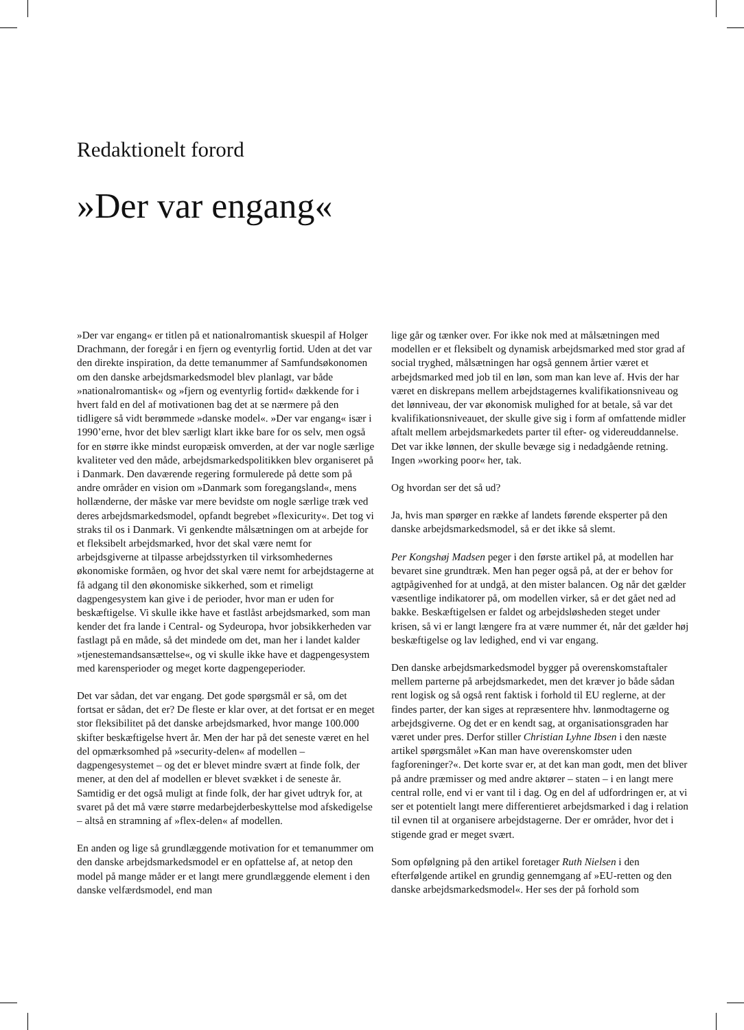Redaktionelt forord
»Der var engang«
»Der var engang« er titlen på et nationalromantisk skuespil af Holger Drachmann, der foregår i en fjern og eventyrlig fortid. Uden at det var den direkte inspiration, da dette temanummer af Samfundsøkonomen om den danske arbejdsmarkedsmodel blev planlagt, var både »nationalromantisk« og »fjern og eventyrlig fortid« dækkende for i hvert fald en del af motivationen bag det at se nærmere på den tidligere så vidt berømmede »danske model«. »Der var engang« især i 1990’erne, hvor det blev særligt klart ikke bare for os selv, men også for en større ikke mindst europæisk omverden, at der var nogle særlige kvaliteter ved den måde, arbejdsmarkedspolitikken blev organiseret på i Danmark. Den daværende regering formulerede på dette som på andre områder en vision om »Danmark som foregangsland«, mens hollænderne, der måske var mere bevidste om nogle særlige træk ved deres arbejdsmarkedsmodel, opfandt begrebet »flexicurity«. Det tog vi straks til os i Danmark. Vi genkendte målsætningen om at arbejde for et fleksibelt arbejdsmarked, hvor det skal være nemt for arbejdsgiverne at tilpasse arbejdsstyrken til virksomhedernes økonomiske formåen, og hvor det skal være nemt for arbejdstagerne at få adgang til den økonomiske sikkerhed, som et rimeligt dagpengesystem kan give i de perioder, hvor man er uden for beskæftigelse. Vi skulle ikke have et fastlåst arbejdsmarked, som man kender det fra lande i Central- og Sydeuropa, hvor jobsikkerheden var fastlagt på en måde, så det mindede om det, man her i landet kalder »tjenestemandsansættelse«, og vi skulle ikke have et dagpengesystem med karensperioder og meget korte dagpengeperioder.
Det var sådan, det var engang. Det gode spørgsmål er så, om det fortsat er sådan, det er? De fleste er klar over, at det fortsat er en meget stor fleksibilitet på det danske arbejdsmarked, hvor mange 100.000 skifter beskæftigelse hvert år. Men der har på det seneste været en hel del opmærksomhed på »security-delen« af modellen – dagpengesystemet – og det er blevet mindre svært at finde folk, der mener, at den del af modellen er blevet svækket i de seneste år. Samtidig er det også muligt at finde folk, der har givet udtryk for, at svaret på det må være større medarbejderbeskyttelse mod afskedigelse – altså en stramning af »flex-delen« af modellen.
En anden og lige så grundlæggende motivation for et temanummer om den danske arbejdsmarkedsmodel er en opfattelse af, at netop den model på mange måder er et langt mere grundlæggende element i den danske velfærdsmodel, end man
lige går og tænker over. For ikke nok med at målsætningen med modellen er et fleksibelt og dynamisk arbejdsmarked med stor grad af social tryghed, målsætningen har også gennem årtier været et arbejdsmarked med job til en løn, som man kan leve af. Hvis der har været en diskrepans mellem arbejdstagernes kvalifikationsniveau og det lønniveau, der var økonomisk mulighed for at betale, så var det kvalifikationsniveauet, der skulle give sig i form af omfattende midler aftalt mellem arbejdsmarkedets parter til efter- og videreuddannelse. Det var ikke lønnen, der skulle bevæge sig i nedadgående retning. Ingen »working poor« her, tak.
Og hvordan ser det så ud?
Ja, hvis man spørger en række af landets førende eksperter på den danske arbejdsmarkedsmodel, så er det ikke så slemt.
Per Kongshøj Madsen peger i den første artikel på, at modellen har bevaret sine grundtræk. Men han peger også på, at der er behov for agtpågivenhed for at undgå, at den mister balancen. Og når det gælder væsentlige indikatorer på, om modellen virker, så er det gået ned ad bakke. Beskæftigelsen er faldet og arbejdsløsheden steget under krisen, så vi er langt længere fra at være nummer ét, når det gælder høj beskæftigelse og lav ledighed, end vi var engang.
Den danske arbejdsmarkedsmodel bygger på overenskomstaftaler mellem parterne på arbejdsmarkedet, men det kræver jo både sådan rent logisk og så også rent faktisk i forhold til EU reglerne, at der findes parter, der kan siges at repræsentere hhv. lønmodtagerne og arbejdsgiverne. Og det er en kendt sag, at organisationsgraden har været under pres. Derfor stiller Christian Lyhne Ibsen i den næste artikel spørgsmålet »Kan man have overenskomster uden fagforeninger?«. Det korte svar er, at det kan man godt, men det bliver på andre præmisser og med andre aktører – staten – i en langt mere central rolle, end vi er vant til i dag. Og en del af udfordringen er, at vi ser et potentielt langt mere differentieret arbejdsmarked i dag i relation til evnen til at organisere arbejdstagerne. Der er områder, hvor det i stigende grad er meget svært.
Som opfølgning på den artikel foretager Ruth Nielsen i den efterfølgende artikel en grundig gennemgang af »EU-retten og den danske arbejdsmarkedsmodel«. Her ses der på forhold som